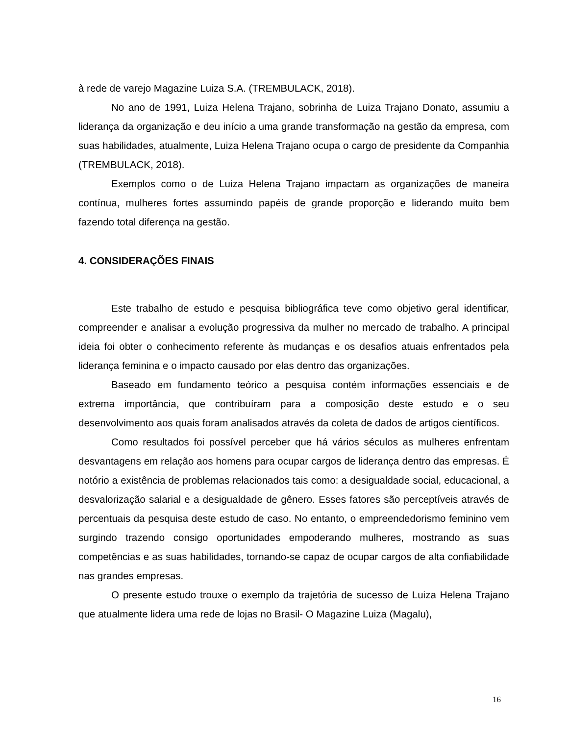à rede de varejo Magazine Luiza S.A. (TREMBULACK, 2018).
No ano de 1991, Luiza Helena Trajano, sobrinha de Luiza Trajano Donato, assumiu a liderança da organização e deu início a uma grande transformação na gestão da empresa, com suas habilidades, atualmente, Luiza Helena Trajano ocupa o cargo de presidente da Companhia (TREMBULACK, 2018).
Exemplos como o de Luiza Helena Trajano impactam as organizações de maneira contínua, mulheres fortes assumindo papéis de grande proporção e liderando muito bem fazendo total diferença na gestão.
4. CONSIDERAÇÕES FINAIS
Este trabalho de estudo e pesquisa bibliográfica teve como objetivo geral identificar, compreender e analisar a evolução progressiva da mulher no mercado de trabalho. A principal ideia foi obter o conhecimento referente às mudanças e os desafios atuais enfrentados pela liderança feminina e o impacto causado por elas dentro das organizações.
Baseado em fundamento teórico a pesquisa contém informações essenciais e de extrema importância, que contribuíram para a composição deste estudo e o seu desenvolvimento aos quais foram analisados através da coleta de dados de artigos científicos.
Como resultados foi possível perceber que há vários séculos as mulheres enfrentam desvantagens em relação aos homens para ocupar cargos de liderança dentro das empresas. É notório a existência de problemas relacionados tais como: a desigualdade social, educacional, a desvalorização salarial e a desigualdade de gênero. Esses fatores são perceptíveis através de percentuais da pesquisa deste estudo de caso. No entanto, o empreendedorismo feminino vem surgindo trazendo consigo oportunidades empoderando mulheres, mostrando as suas competências e as suas habilidades, tornando-se capaz de ocupar cargos de alta confiabilidade nas grandes empresas.
O presente estudo trouxe o exemplo da trajetória de sucesso de Luiza Helena Trajano que atualmente lidera uma rede de lojas no Brasil- O Magazine Luiza (Magalu),
16